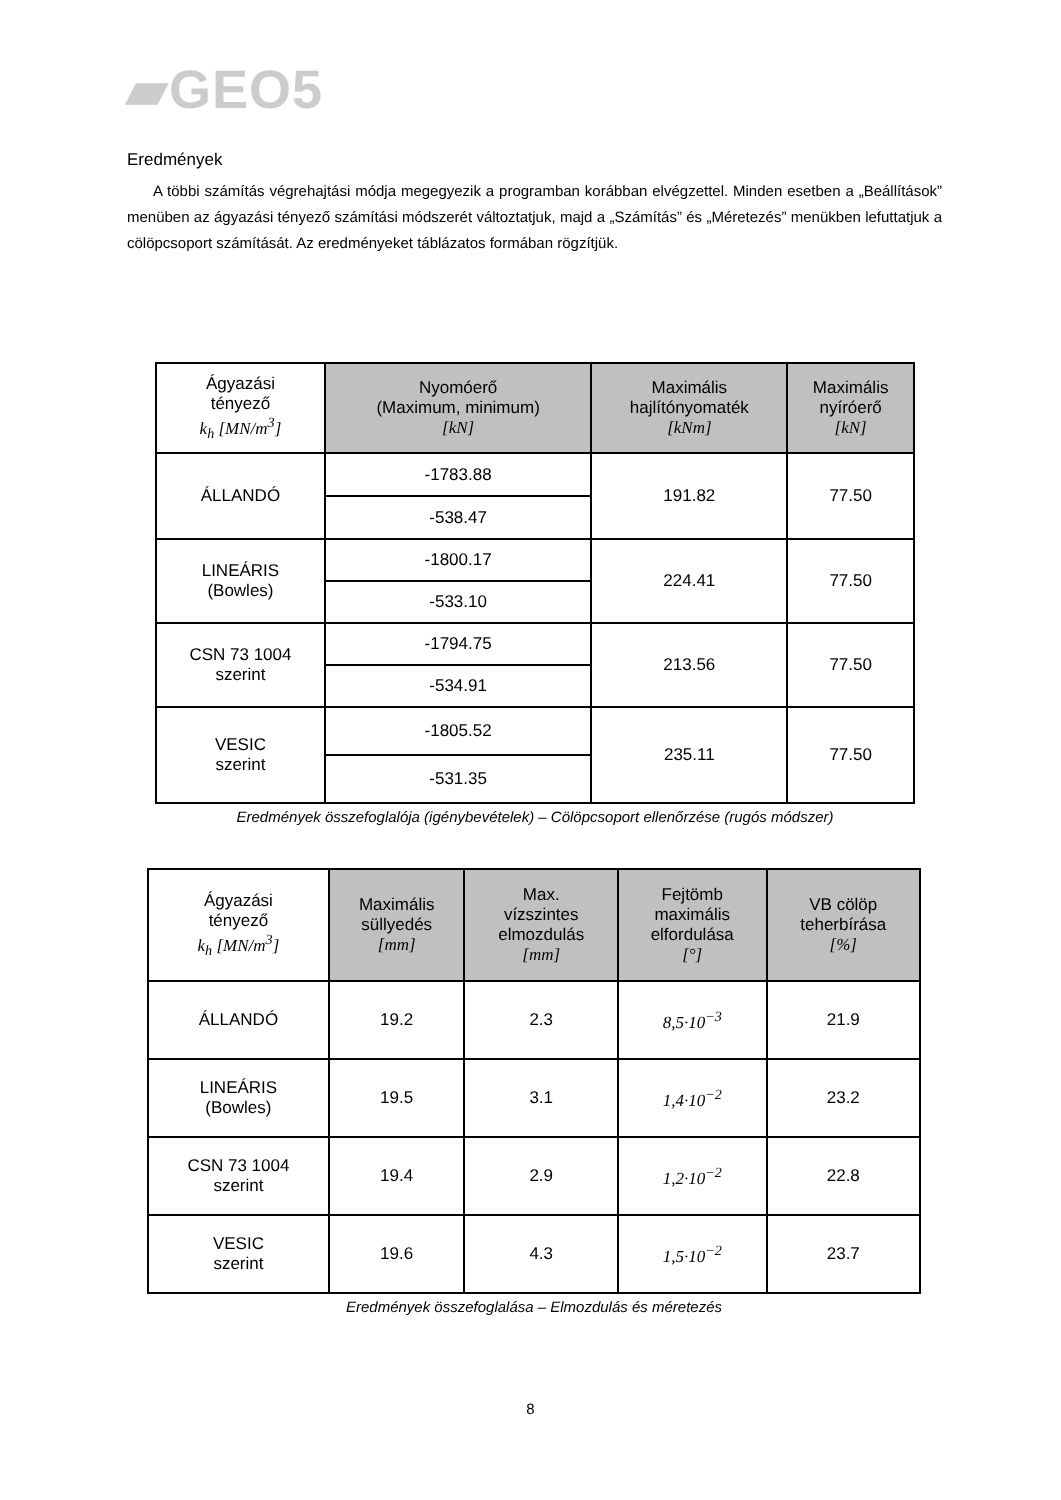▰GEO5
Eredmények
A többi számítás végrehajtási módja megegyezik a programban korábban elvégzettel. Minden esetben a „Beállítások” menüben az ágyazási tényező számítási módszerét változtatjuk, majd a „Számítás” és „Méretezés” menükben lefuttatjuk a cölöpcsoport számítását. Az eredményeket táblázatos formában rögzítjük.
| Ágyazási tényező k<sub>h</sub> [MN/m<sup>3</sup>] | Nyomóerő (Maximum, minimum) [kN] | Maximális hajlítónyomaték [kNm] | Maximális nyíróerő [kN] |
| --- | --- | --- | --- |
| ÁLLANDÓ | -1783.88 | 191.82 | 77.50 |
| | -538.47 | | |
| LINEÁRIS (Bowles) | -1800.17 | 224.41 | 77.50 |
| | -533.10 | | |
| CSN 73 1004 szerint | -1794.75 | 213.56 | 77.50 |
| | -534.91 | | |
| VESIC szerint | -1805.52 | 235.11 | 77.50 |
| | -531.35 | | |
Eredmények összefoglalója (igénybevételek) – Cölöpcsoport ellenőrzése (rugós módszer)
| Ágyazási tényező k<sub>h</sub> [MN/m<sup>3</sup>] | Maximális süllyedés [mm] | Max. vízszintes elmozdulás [mm] | Fejtömb maximális elfordulása [°] | VB cölöp teherbírása [%] |
| --- | --- | --- | --- | --- |
| ÁLLANDÓ | 19.2 | 2.3 | 8,5·10<sup>−3</sup> | 21.9 |
| LINEÁRIS (Bowles) | 19.5 | 3.1 | 1,4·10<sup>−2</sup> | 23.2 |
| CSN 73 1004 szerint | 19.4 | 2.9 | 1,2·10<sup>−2</sup> | 22.8 |
| VESIC szerint | 19.6 | 4.3 | 1,5·10<sup>−2</sup> | 23.7 |
Eredmények összefoglalása – Elmozdulás és méretezés
8